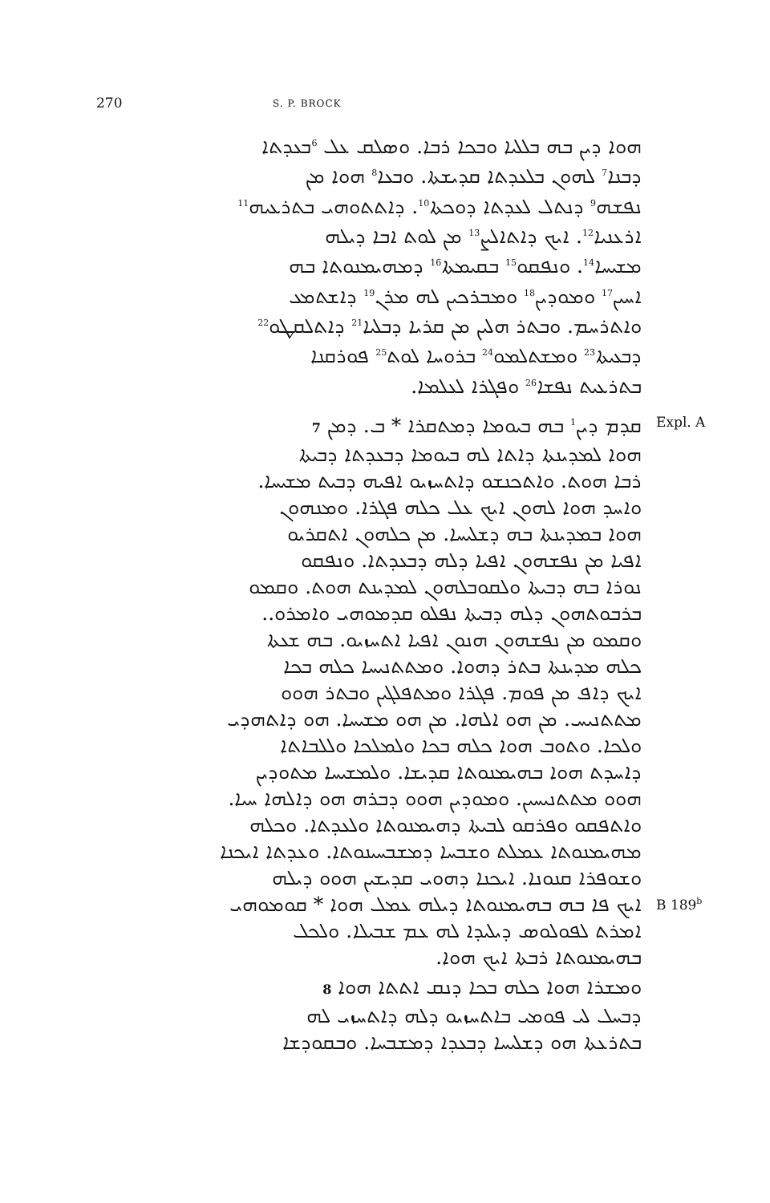270 S. P. BROCK
ܗܘܐ ܕܝܢ ܒܗ ܒܠܠܝܐ ܘܒܟܐ ܪܒܐ. ܘܣܠܩ ܥܠ <sup>6</sup>ܒܥܕܬܐ
ܕܒܢܐ<sup>7</sup> ܠܗܘܢ ܒܠܥܕܬܐ ܩܕܝܫܬܐ. ܘܒܥܐ<sup>8</sup> ܗܘܐ ܡܢ
ܢܦܫܗ<sup>9</sup> ܕܢܬܠ ܠܥܕܬܐ ܕܘܟܬܐ<sup>10</sup>. ܕܐܬܬܘܗܝ ܒܬܪܥܝܗ<sup>11</sup>
ܐܪܥܢܝܐ<sup>12</sup>. ܐܝܟ ܕܐܬܐܠܨ<sup>13</sup> ܡܢ ܠܘܬ ܐܒܐ ܕܝܠܗ
ܡܫܝܚܐ<sup>14</sup>. ܘܢܦܩܘ<sup>15</sup> ܒܩܝܡܬܐ<sup>16</sup> ܕܡܗܝܡܢܘܬܐ ܒܗ
ܐܚܝܢ<sup>17</sup> ܘܡܘܕܝܢ<sup>18</sup> ܘܡܒܪܟܝܢ ܠܗ ܡܪܢ<sup>19</sup> ܕܐܫܬܡܥ
ܘܐܬܪܚܡ. ܘܒܬܪ ܗܠܝܢ ܡܢ ܩܪܝܐ ܕܒܠܝܐ<sup>21</sup> ܕܐܬܠܩܛܘ<sup>22</sup>
ܕܒܥܝܬܐ<sup>23</sup> ܘܡܫܬܠܡܘ<sup>24</sup> ܒܪܘܚܐ ܠܘܬ<sup>25</sup> ܦܘܪܩܢܐ
ܒܬܪܥܝܬ ܢܦܫܐ<sup>26</sup> ܘܦܓܪܐ ܠܥܠܡܐ.
ܩܕܡ ܕܝܢ<sup>1</sup> ܒܗ ܒܝܘܡܐ ܕܡܬܩܪܐ * ܒ. ܕܡܢ 7
Expl. A
ܗܘܐ ܠܡܕܝܢܬܐ ܕܐܬܐ ܠܗ ܒܝܘܡܐ ܕܒܥܕܬܐ ܕܒܝܬܐ
ܪܒܐ ܗܘܬ. ܘܐܬܟܢܫܘ ܕܐܬܚܙܝܘ ܐܦܝܗ ܕܒܝܬ ܡܫܝܚܐ.
ܘܐܚܕ ܗܘܐ ܠܗܘܢ ܐܝܟ ܥܠ ܟܠܗ ܦܓܪܐ. ܘܡܢܗܘܢ
ܗܘܐ ܒܡܕܝܢܬܐ ܒܗ ܕܫܠܝܚܐ. ܡܢ ܟܠܗܘܢ ܐܬܩܪܝܘ
ܐܦܝܐ ܡܢ ܢܦܫܗܘܢ ܐܦܝܐ ܕܠܗ ܕܒܥܕܬܐ. ܘܢܦܩܘ
ܢܘܪܐ ܒܗ ܕܒܝܬܐ ܘܠܩܘܒܠܗܘܢ ܠܡܕܝܢܬ ܗܘܬ. ܘܩܡܘ
ܒܪܒܘܬܗܘܢ ܕܠܗ ܕܒܝܬܐ ܢܦܠܘ ܩܕܡܘܗܝ ܘܐܡܪܘ..
ܘܩܡܘ ܡܢ ܢܦܫܗܘܢ ܗܢܘܢ ܐܦܝܐ ܐܬܚܙܝܘ. ܒܗ ܫܥܬܐ
ܟܠܗ ܡܕܝܢܬܐ ܒܬܪ ܕܗܘܐ. ܘܡܬܬܢܝܚܐ ܟܠܗ ܒܟܐ
ܐܝܟ ܕܐܦ ܡܢ ܦܘܡ. ܦܓܪܐ ܘܡܬܦܠܓܝܢ ܘܒܬܪ ܗܘܘ
ܡܬܬܢܝܚ. ܡܢ ܗܘ ܐܠܗܐ. ܡܢ ܗܘ ܡܫܝܚܐ. ܗܘ ܕܐܬܗܕܝ
ܘܠܟܐ. ܘܬܘܒ ܗܘܐ ܟܠܗ ܒܟܐ ܘܠܡܠܟܐ ܘܠܠܒܐܬܐ
ܕܐܚܕܬ ܗܘܐ ܒܗܝܡܢܘܬܐ ܩܕܝܫܐ. ܘܠܡܫܝܚܐ ܡܬܘܕܝܢ
ܗܘܘ ܡܬܬܢܝܚܝܢ. ܘܡܘܕܝܢ ܗܘܘ ܕܒܪܗ ܗܘ ܕܐܠܗܐ ܚܝܐ.
ܘܐܬܦܩܘ ܘܦܪܩܘ ܠܒܝܬܐ ܕܗܝܡܢܘܬܐ ܘܠܥܕܬܐ. ܘܟܠܗ
ܡܗܝܡܢܘܬܐ ܥܡܠܬ ܘܫܒܚܐ ܕܡܫܒܚܝܢܘܬܐ. ܘܥܕܬܐ ܐܝܟܢܐ
ܘܫܘܦܪܐ ܩܢܘܢܐ. ܐܝܟܢܐ ܕܗܘܝ ܩܕܝܫܝܢ ܗܘܘ ܕܝܠܗ
ܐܝܟ ܦܐ ܒܗ ܒܗܝܡܢܘܬܐ ܕܝܠܗ ܥܡܠ ܗܘܐ * ܩܘܡܘܗܝ
B 189<sup>b</sup>
ܐܡܪܬ ܠܦܘܠܘܣ ܕܝܠܝܕܐ ܠܗ ܥܡ ܫܒܝܠܐ. ܘܠܟܠ
ܒܗܝܡܢܘܬܐ ܪܒܬܐ ܐܝܟ ܗܘܐ.
ܘܡܫܪܐ ܗܘܐ ܟܠܗ ܒܟܐ ܕܢܩ ܐܬܬܐ ܗܘܐ 8
ܕܒܚܠ ܠܝ ܦܘܡܝ ܒܐܬܚܙܝܘ ܕܠܗ ܕܐܬܚܙܝ ܠܗ
ܒܬܪܥܬܐ ܗܘ ܕܫܠܝܚܐ ܕܒܥܕܐ ܕܡܫܒܚܐ. ܘܒܩܘܕܫܐ